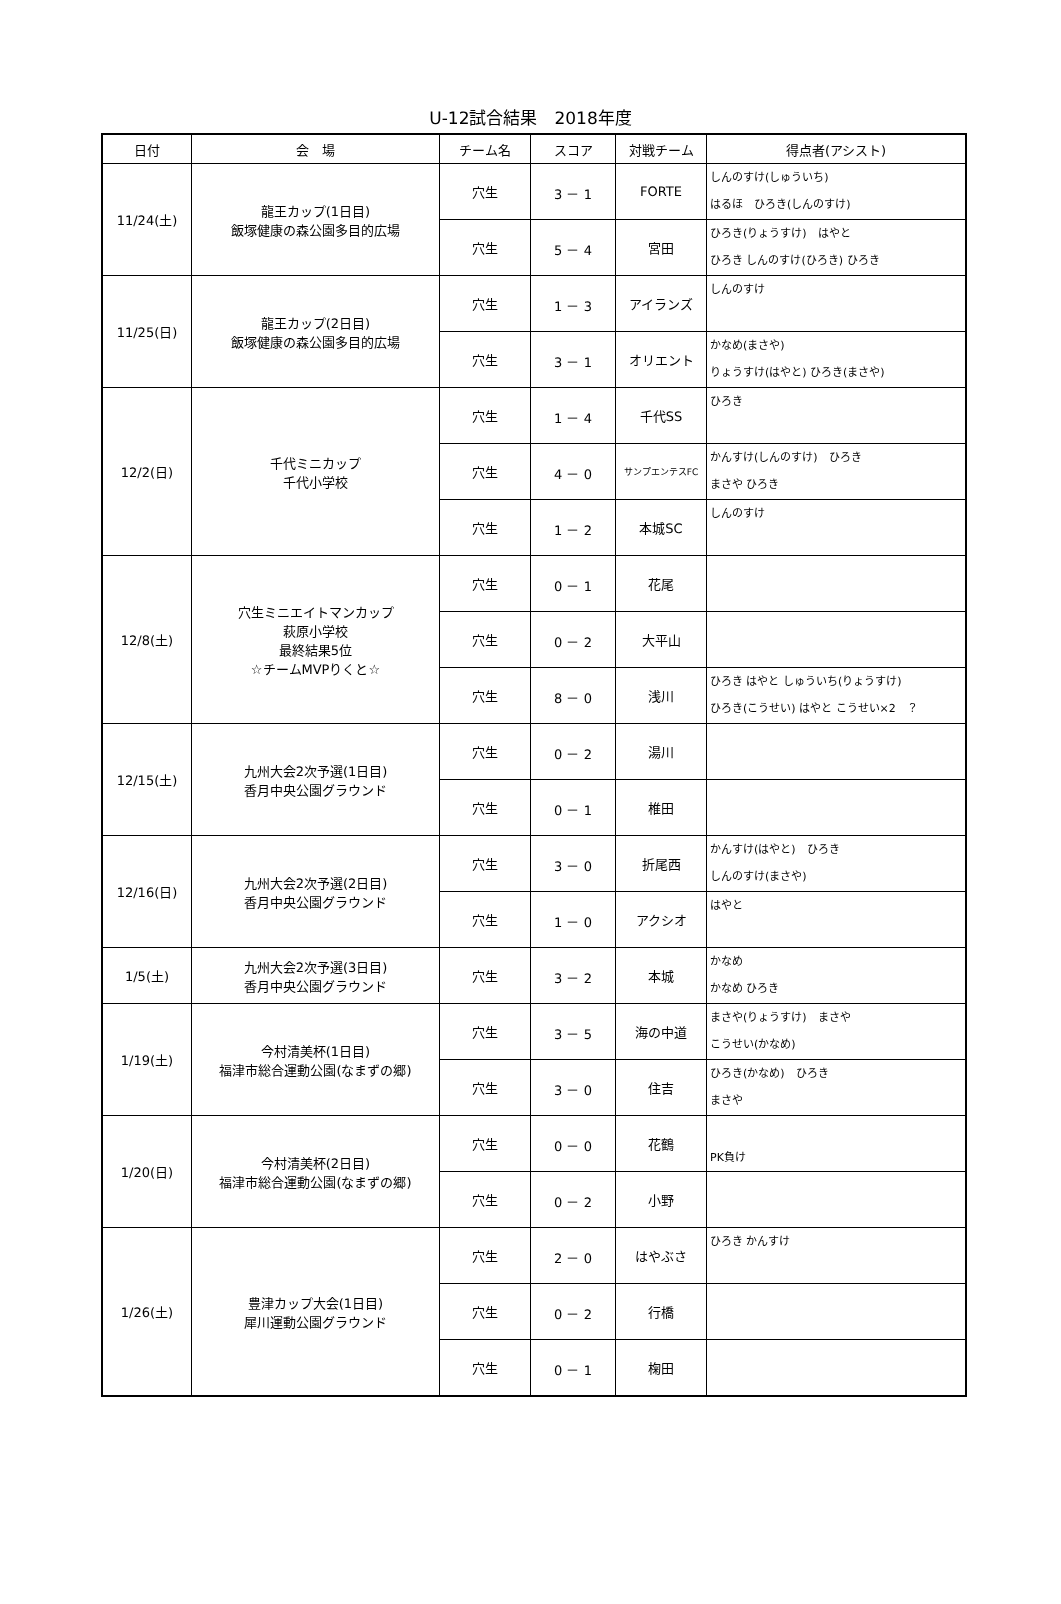U-12試合結果　2018年度
| 日付 | 会 場 | チーム名 | スコア | 対戦チーム | 得点者(アシスト) |
| --- | --- | --- | --- | --- | --- |
| 11/24(土) | 龍王カップ(1日目) 飯塚健康の森公園多目的広場 | 穴生 | 3 － 1 | FORTE | しんのすけ(しゅういち) はるほ ひろき(しんのすけ) |
| | | 穴生 | 5 － 4 | 宮田 | ひろき(りょうすけ) はやと ひろき しんのすけ(ひろき) ひろき |
| 11/25(日) | 龍王カップ(2日目) 飯塚健康の森公園多目的広場 | 穴生 | 1 － 3 | アイランズ | しんのすけ |
| | | 穴生 | 3 － 1 | オリエント | かなめ(まさや) りょうすけ(はやと) ひろき(まさや) |
| 12/2(日) | 千代ミニカップ 千代小学校 | 穴生 | 1 － 4 | 千代SS | ひろき |
| | | 穴生 | 4 － 0 | サンプエンテスFC | かんすけ(しんのすけ) ひろき まさや ひろき |
| | | 穴生 | 1 － 2 | 本城SC | しんのすけ |
| 12/8(土) | 穴生ミニエイトマンカップ 萩原小学校 最終結果5位 ☆チームMVPりくと☆ | 穴生 | 0 － 1 | 花尾 | |
| | | 穴生 | 0 － 2 | 大平山 | |
| | | 穴生 | 8 － 0 | 浅川 | ひろき はやと しゅういち(りょうすけ) ひろき(こうせい) はやと こうせい×2 ？ |
| 12/15(土) | 九州大会2次予選(1日目) 香月中央公園グラウンド | 穴生 | 0 － 2 | 湯川 | |
| | | 穴生 | 0 － 1 | 椎田 | |
| 12/16(日) | 九州大会2次予選(2日目) 香月中央公園グラウンド | 穴生 | 3 － 0 | 折尾西 | かんすけ(はやと) ひろき しんのすけ(まさや) |
| | | 穴生 | 1 － 0 | アクシオ | はやと |
| 1/5(土) | 九州大会2次予選(3日目) 香月中央公園グラウンド | 穴生 | 3 － 2 | 本城 | かなめ かなめ ひろき |
| 1/19(土) | 今村清美杯(1日目) 福津市総合運動公園(なまずの郷) | 穴生 | 3 － 5 | 海の中道 | まさや(りょうすけ) まさや こうせい(かなめ) |
| | | 穴生 | 3 － 0 | 住吉 | ひろき(かなめ) ひろき まさや |
| 1/20(日) | 今村清美杯(2日目) 福津市総合運動公園(なまずの郷) | 穴生 | 0 － 0 | 花鶴 | PK負け |
| | | 穴生 | 0 － 2 | 小野 | |
| 1/26(土) | 豊津カップ大会(1日目) 犀川運動公園グラウンド | 穴生 | 2 － 0 | はやぶさ | ひろき かんすけ |
| | | 穴生 | 0 － 2 | 行橋 | |
| | | 穴生 | 0 － 1 | 椈田 | |